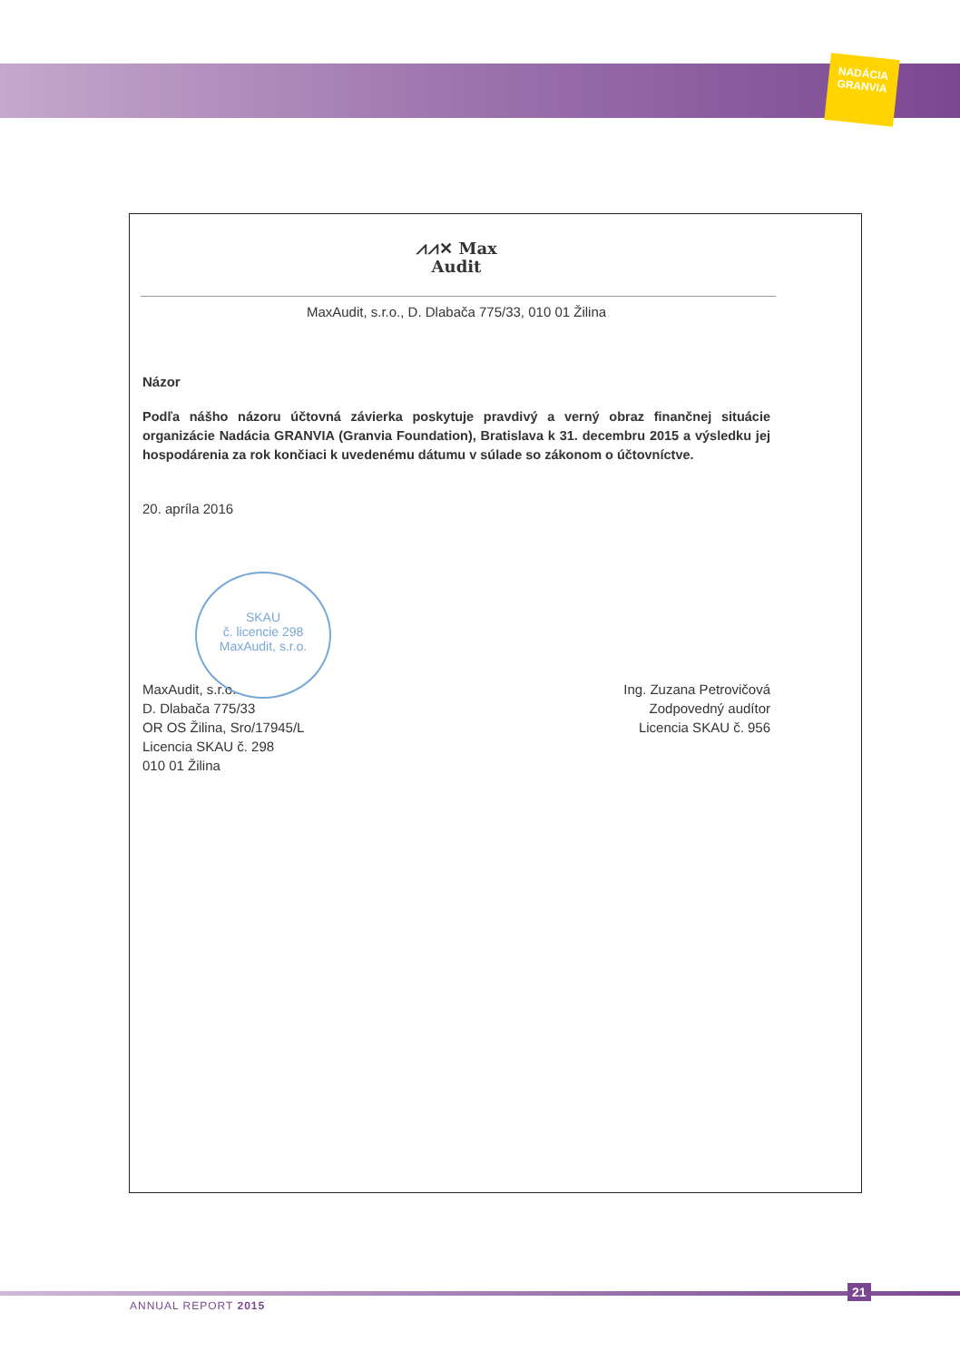NADÁCIA GRANVIA
⩘⩘✕ Max
Audit
MaxAudit, s.r.o., D. Dlabača 775/33, 010 01 Žilina
Názor
Podľa nášho názoru účtovná závierka poskytuje pravdivý a verný obraz finančnej situácie organizácie Nadácia GRANVIA (Granvia Foundation), Bratislava k 31. decembru 2015 a výsledku jej hospodárenia za rok končiaci k uvedenému dátumu v súlade so zákonom o účtovníctve.
20. apríla 2016
MaxAudit, s.r.o.
D. Dlabača 775/33
OR OS Žilina, Sro/17945/L
Licencia SKAU č. 298
010 01 Žilina
Ing. Zuzana Petrovičová
Zodpovedný audítor
Licencia SKAU č. 956
SKAU
č. licencie 298
MaxAudit, s.r.o.
ANNUAL REPORT 2015
21